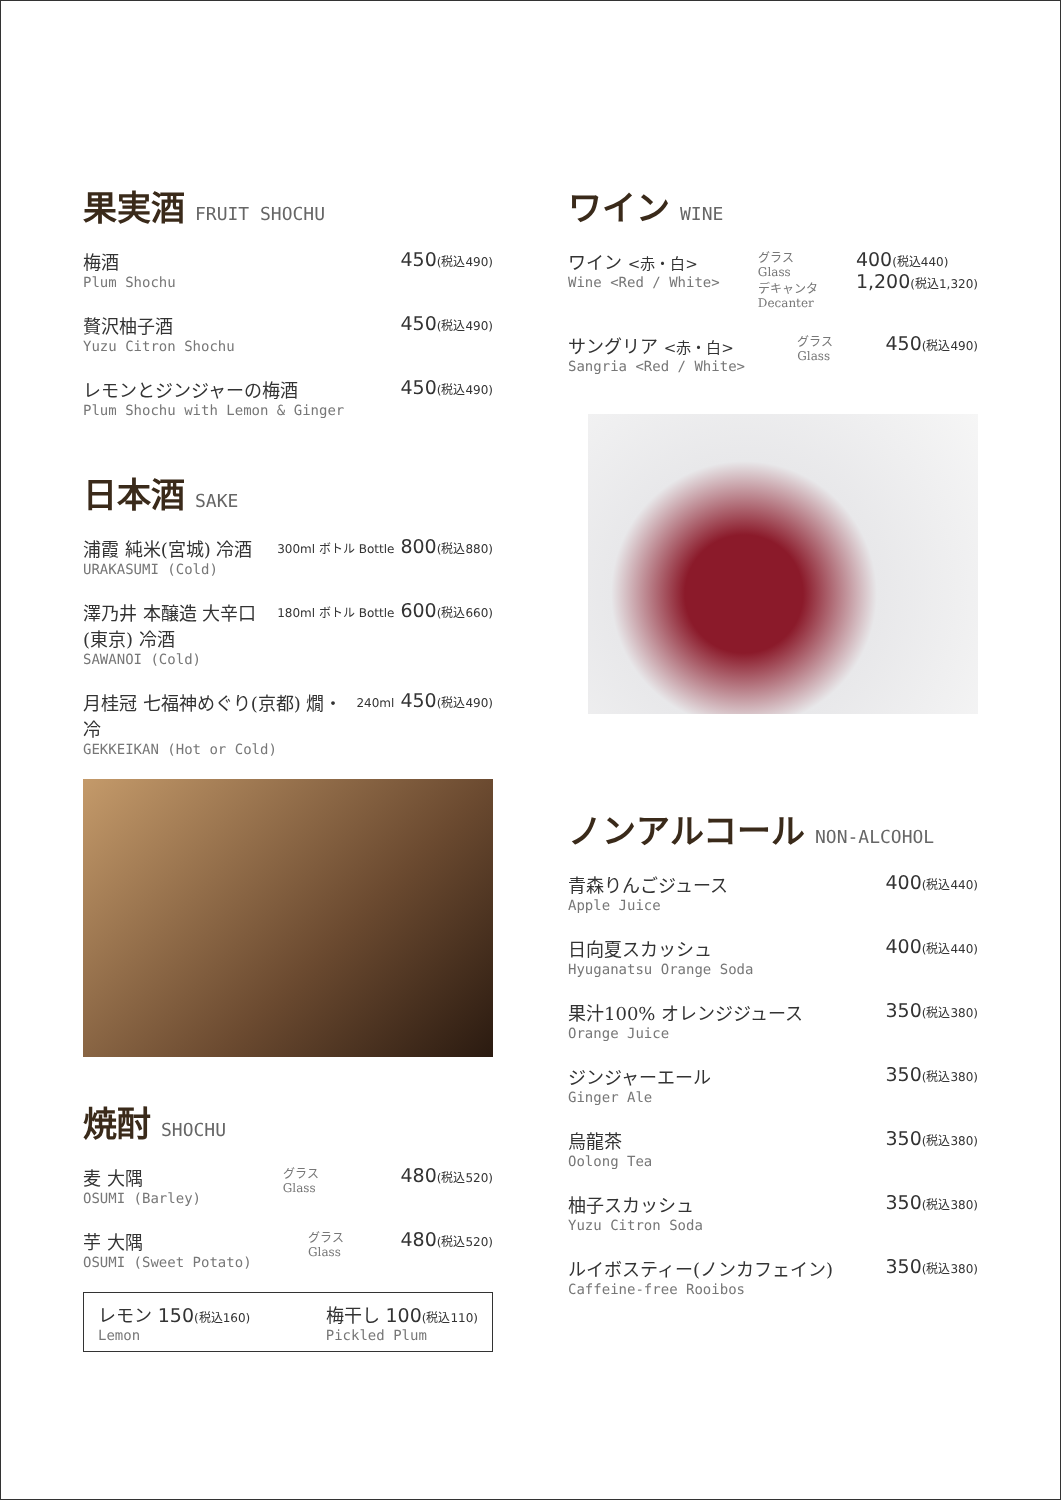果実酒 FRUIT SHOCHU
梅酒
Plum Shochu
450(税込490)
贅沢柚子酒
Yuzu Citron Shochu
450(税込490)
レモンとジンジャーの梅酒
Plum Shochu with Lemon & Ginger
450(税込490)
日本酒 SAKE
浦霞 純米(宮城) 冷酒
URAKASUMI (Cold)
300ml ボトル Bottle 800(税込880)
澤乃井 本醸造 大辛口(東京) 冷酒
SAWANOI (Cold)
180ml ボトル Bottle 600(税込660)
月桂冠 七福神めぐり(京都) 燗・冷
GEKKEIKAN (Hot or Cold)
240ml 450(税込490)
焼酎 SHOCHU
麦 大隅
OSUMI (Barley)
グラス
Glass
480(税込520)
芋 大隅
OSUMI (Sweet Potato)
グラス
Glass
480(税込520)
レモン 150(税込160)
Lemon
梅干し 100(税込110)
Pickled Plum
ワイン WINE
ワイン <赤・白>
Wine <Red / White>
グラス
Glass
デキャンタ
Decanter
400(税込440)
1,200(税込1,320)
サングリア <赤・白>
Sangria <Red / White>
グラス
Glass
450(税込490)
ノンアルコール NON-ALCOHOL
青森りんごジュース
Apple Juice
400(税込440)
日向夏スカッシュ
Hyuganatsu Orange Soda
400(税込440)
果汁100% オレンジジュース
Orange Juice
350(税込380)
ジンジャーエール
Ginger Ale
350(税込380)
烏龍茶
Oolong Tea
350(税込380)
柚子スカッシュ
Yuzu Citron Soda
350(税込380)
ルイボスティー(ノンカフェイン)
Caffeine-free Rooibos
350(税込380)